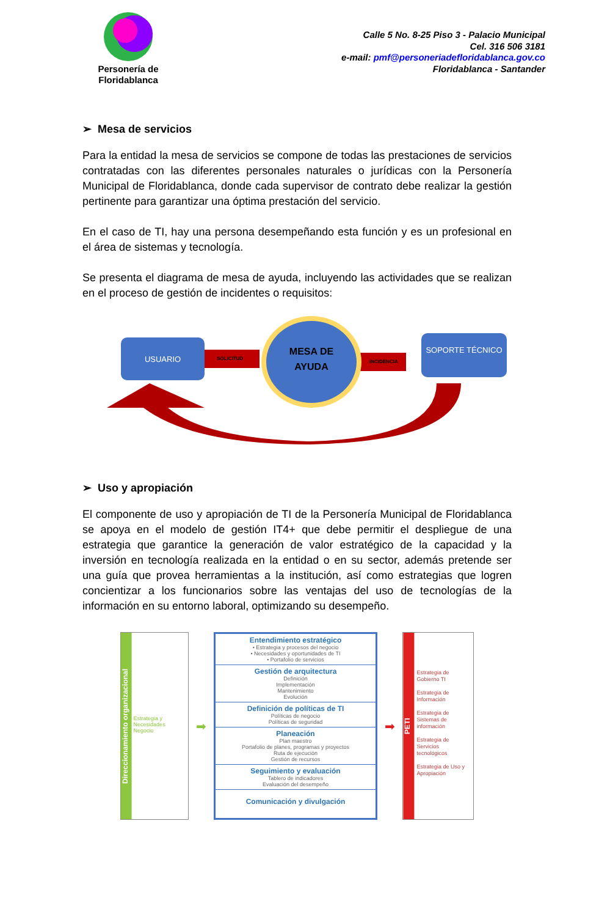Personería de
Floridablanca
Calle 5 No. 8-25 Piso 3 - Palacio Municipal
Cel. 316 506 3181
e-mail: pmf@personeriadefloridablanca.gov.co
Floridablanca - Santander
➢ Mesa de servicios
Para la entidad la mesa de servicios se compone de todas las prestaciones de servicios contratadas con las diferentes personales naturales o jurídicas con la Personería Municipal de Floridablanca, donde cada supervisor de contrato debe realizar la gestión pertinente para garantizar una óptima prestación del servicio.
En el caso de TI, hay una persona desempeñando esta función y es un profesional en el área de sistemas y tecnología.
Se presenta el diagrama de mesa de ayuda, incluyendo las actividades que se realizan en el proceso de gestión de incidentes o requisitos:
USUARIO
SOLICITUD
MESA DE AYUDA
INCIDENCIA
SOPORTE TÉCNICO
➢ Uso y apropiación
El componente de uso y apropiación de TI de la Personería Municipal de Floridablanca se apoya en el modelo de gestión IT4+ que debe permitir el despliegue de una estrategia que garantice la generación de valor estratégico de la capacidad y la inversión en tecnología realizada en la entidad o en su sector, además pretende ser una guía que provea herramientas a la institución, así como estrategias que logren concientizar a los funcionarios sobre las ventajas del uso de tecnologías de la información en su entorno laboral, optimizando su desempeño.
Direccionamiento organizacional
Estrategia y Necesidades Negocio
➡
Entendimiento estratégico
• Estrategia y procesos del negocio
• Necesidades y oportunidades de TI
• Portafolio de servicios
Gestión de arquitectura
Definición
Implementación
Mantenimiento
Evolución
Definición de políticas de TI
Políticas de negocio
Políticas de seguridad
Planeación
Plan maestro
Portafolio de planes, programas y proyectos
Ruta de ejecución
Gestión de recursos
Seguimiento y evaluación
Tablero de indicadores
Evaluación del desempeño
Comunicación y divulgación
➡
PETI
Estrategia de Gobierno TI
Estrategia de Información
Estrategia de Sistemas de información
Estrategia de Servicios tecnológicos
Estrategia de Uso y Apropiación